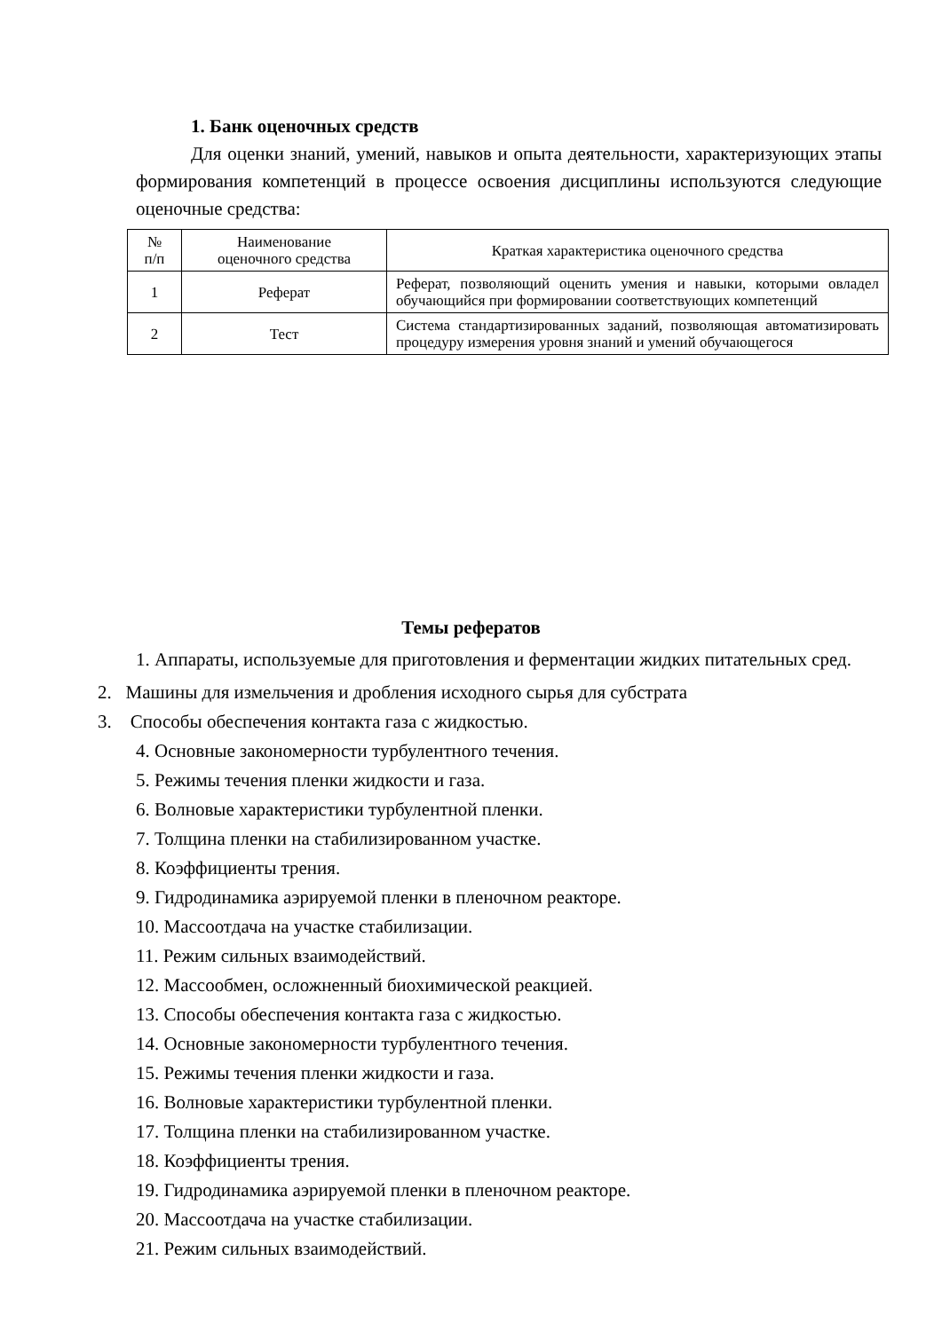1. Банк оценочных средств
Для оценки знаний, умений, навыков и опыта деятельности, характеризующих этапы формирования компетенций в процессе освоения дисциплины используются следующие оценочные средства:
| № п/п | Наименование оценочного средства | Краткая характеристика оценочного средства |
| --- | --- | --- |
| 1 | Реферат | Реферат, позволяющий оценить умения и навыки, которыми овладел обучающийся при формировании соответствующих компетенций |
| 2 | Тест | Система стандартизированных заданий, позволяющая автоматизировать процедуру измерения уровня знаний и умений обучающегося |
Темы рефератов
1. Аппараты, используемые для приготовления и ферментации жидких питательных сред.
2. Машины для измельчения и дробления исходного сырья для субстрата
3. Способы обеспечения контакта газа с жидкостью.
4. Основные закономерности турбулентного течения.
5. Режимы течения пленки жидкости и газа.
6. Волновые характеристики турбулентной пленки.
7. Толщина пленки на стабилизированном участке.
8. Коэффициенты трения.
9. Гидродинамика аэрируемой пленки в пленочном реакторе.
10. Массоотдача на участке стабилизации.
11. Режим сильных взаимодействий.
12. Массообмен, осложненный биохимической реакцией.
13. Способы обеспечения контакта газа с жидкостью.
14. Основные закономерности турбулентного течения.
15. Режимы течения пленки жидкости и газа.
16. Волновые характеристики турбулентной пленки.
17. Толщина пленки на стабилизированном участке.
18. Коэффициенты трения.
19. Гидродинамика аэрируемой пленки в пленочном реакторе.
20. Массоотдача на участке стабилизации.
21. Режим сильных взаимодействий.